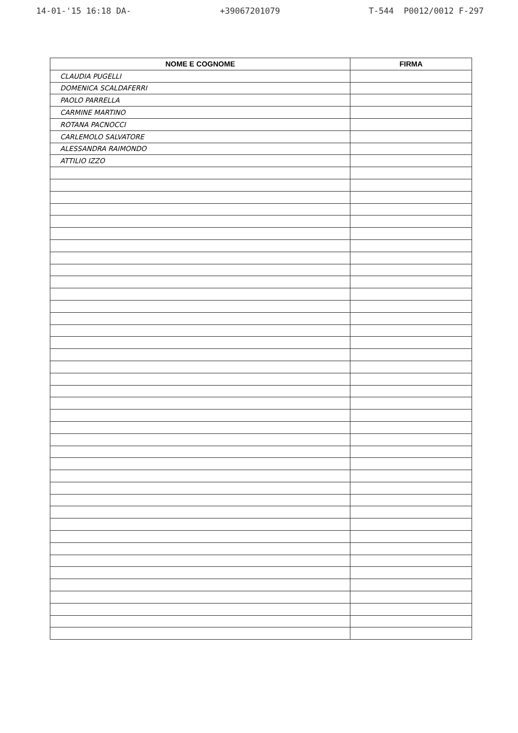14-01-'15 16:18 DA- +39067201079 T-544 P0012/0012 F-297
| NOME E COGNOME | FIRMA |
| --- | --- |
| CLAUDIA PUGELLI | |
| DOMENICA SCALDAFERRI | |
| PAOLO PARRELLA | |
| CARMINE MARTINO | |
| ROTANA PACNOCCI | |
| CARLEMOLO SALVATORE | |
| ALESSANDRA RAIMONDO | |
| ATTILIO IZZO | |